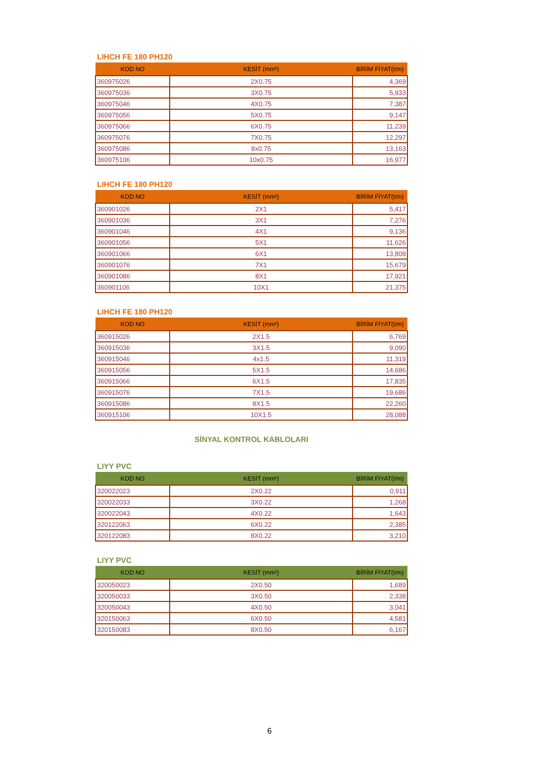LIHCH FE 180 PH120
| KOD NO | KESİT (mm²) | BİRİM FİYAT(t/m) |
| --- | --- | --- |
| 360975026 | 2X0.75 | 4,369 |
| 360975036 | 3X0.75 | 5,933 |
| 360975046 | 4X0.75 | 7,387 |
| 360975056 | 5X0.75 | 9,147 |
| 360975066 | 6X0.75 | 11,239 |
| 360975076 | 7X0.75 | 12,297 |
| 360975086 | 8x0.75 | 13,163 |
| 360975106 | 10x0.75 | 16,977 |
LIHCH FE 180 PH120
| KOD NO | KESİT (mm²) | BİRİM FİYAT(t/m) |
| --- | --- | --- |
| 360901026 | 2X1 | 5,417 |
| 360901036 | 3X1 | 7,276 |
| 360901046 | 4X1 | 9,136 |
| 360901056 | 5X1 | 11,626 |
| 360901066 | 6X1 | 13,808 |
| 360901076 | 7X1 | 15,679 |
| 360901086 | 8X1 | 17,921 |
| 360901106 | 10X1 | 21,375 |
LIHCH FE 180 PH120
| KOD NO | KESİT (mm²) | BİRİM FİYAT(t/m) |
| --- | --- | --- |
| 360915026 | 2X1.5 | 6,769 |
| 360915036 | 3X1.5 | 9,090 |
| 360915046 | 4x1.5 | 11,319 |
| 360915056 | 5X1.5 | 14,686 |
| 360915066 | 6X1.5 | 17,835 |
| 360915076 | 7X1.5 | 19,686 |
| 360915086 | 8X1.5 | 22,260 |
| 360915106 | 10X1.5 | 28,088 |
SİNYAL KONTROL KABLOLARI
LIYY PVC
| KOD NO | KESİT (mm²) | BİRİM FİYAT(t/m) |
| --- | --- | --- |
| 320022023 | 2X0.22 | 0,911 |
| 320022033 | 3X0.22 | 1,268 |
| 320022043 | 4X0.22 | 1,643 |
| 320122063 | 6X0.22 | 2,385 |
| 320122083 | 8X0.22 | 3,210 |
LIYY PVC
| KOD NO | KESİT (mm²) | BİRİM FİYAT(t/m) |
| --- | --- | --- |
| 320050023 | 2X0.50 | 1,689 |
| 320050033 | 3X0.50 | 2,338 |
| 320050043 | 4X0.50 | 3,041 |
| 320150063 | 6X0.50 | 4,581 |
| 320150083 | 8X0.50 | 6,167 |
6